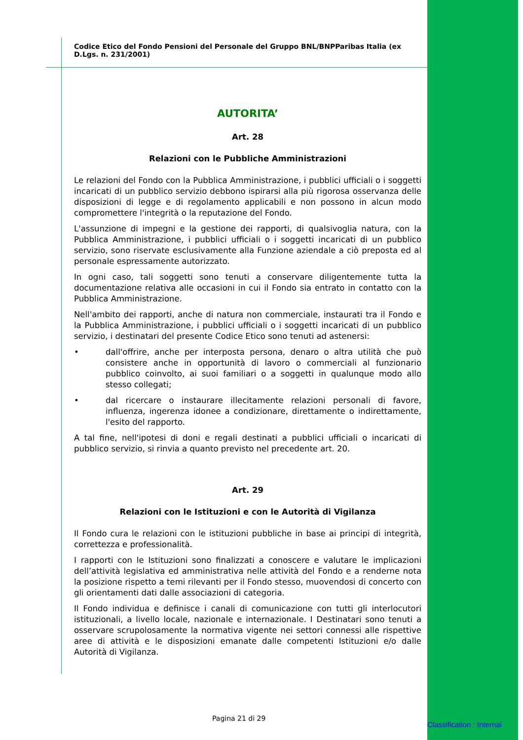Codice Etico del Fondo Pensioni del Personale del Gruppo BNL/BNPParibas Italia (ex D.Lgs. n. 231/2001)
AUTORITA’
Art. 28
Relazioni con le Pubbliche Amministrazioni
Le relazioni del Fondo con la Pubblica Amministrazione, i pubblici ufficiali o i soggetti incaricati di un pubblico servizio debbono ispirarsi alla più rigorosa osservanza delle disposizioni di legge e di regolamento applicabili e non possono in alcun modo compromettere l'integrità o la reputazione del Fondo.
L'assunzione di impegni e la gestione dei rapporti, di qualsivoglia natura, con la Pubblica Amministrazione, i pubblici ufficiali o i soggetti incaricati di un pubblico servizio, sono riservate esclusivamente alla Funzione aziendale a ciò preposta ed al personale espressamente autorizzato.
In ogni caso, tali soggetti sono tenuti a conservare diligentemente tutta la documentazione relativa alle occasioni in cui il Fondo sia entrato in contatto con la Pubblica Amministrazione.
Nell'ambito dei rapporti, anche di natura non commerciale, instaurati tra il Fondo e la Pubblica Amministrazione, i pubblici ufficiali o i soggetti incaricati di un pubblico servizio, i destinatari del presente Codice Etico sono tenuti ad astenersi:
• dall'offrire, anche per interposta persona, denaro o altra utilità che può consistere anche in opportunità di lavoro o commerciali al funzionario pubblico coinvolto, ai suoi familiari o a soggetti in qualunque modo allo stesso collegati;
• dal ricercare o instaurare illecitamente relazioni personali di favore, influenza, ingerenza idonee a condizionare, direttamente o indirettamente, l'esito del rapporto.
A tal fine, nell'ipotesi di doni e regali destinati a pubblici ufficiali o incaricati di pubblico servizio, si rinvia a quanto previsto nel precedente art. 20.
Art. 29
Relazioni con le Istituzioni e con le Autorità di Vigilanza
Il Fondo cura le relazioni con le istituzioni pubbliche in base ai principi di integrità, correttezza e professionalità.
I rapporti con le Istituzioni sono finalizzati a conoscere e valutare le implicazioni dell’attività legislativa ed amministrativa nelle attività del Fondo e a renderne nota la posizione rispetto a temi rilevanti per il Fondo stesso, muovendosi di concerto con gli orientamenti dati dalle associazioni di categoria.
Il Fondo individua e definisce i canali di comunicazione con tutti gli interlocutori istituzionali, a livello locale, nazionale e internazionale. I Destinatari sono tenuti a osservare scrupolosamente la normativa vigente nei settori connessi alle rispettive aree di attività e le disposizioni emanate dalle competenti Istituzioni e/o dalle Autorità di Vigilanza.
Pagina 21 di 29
Classification : Internal